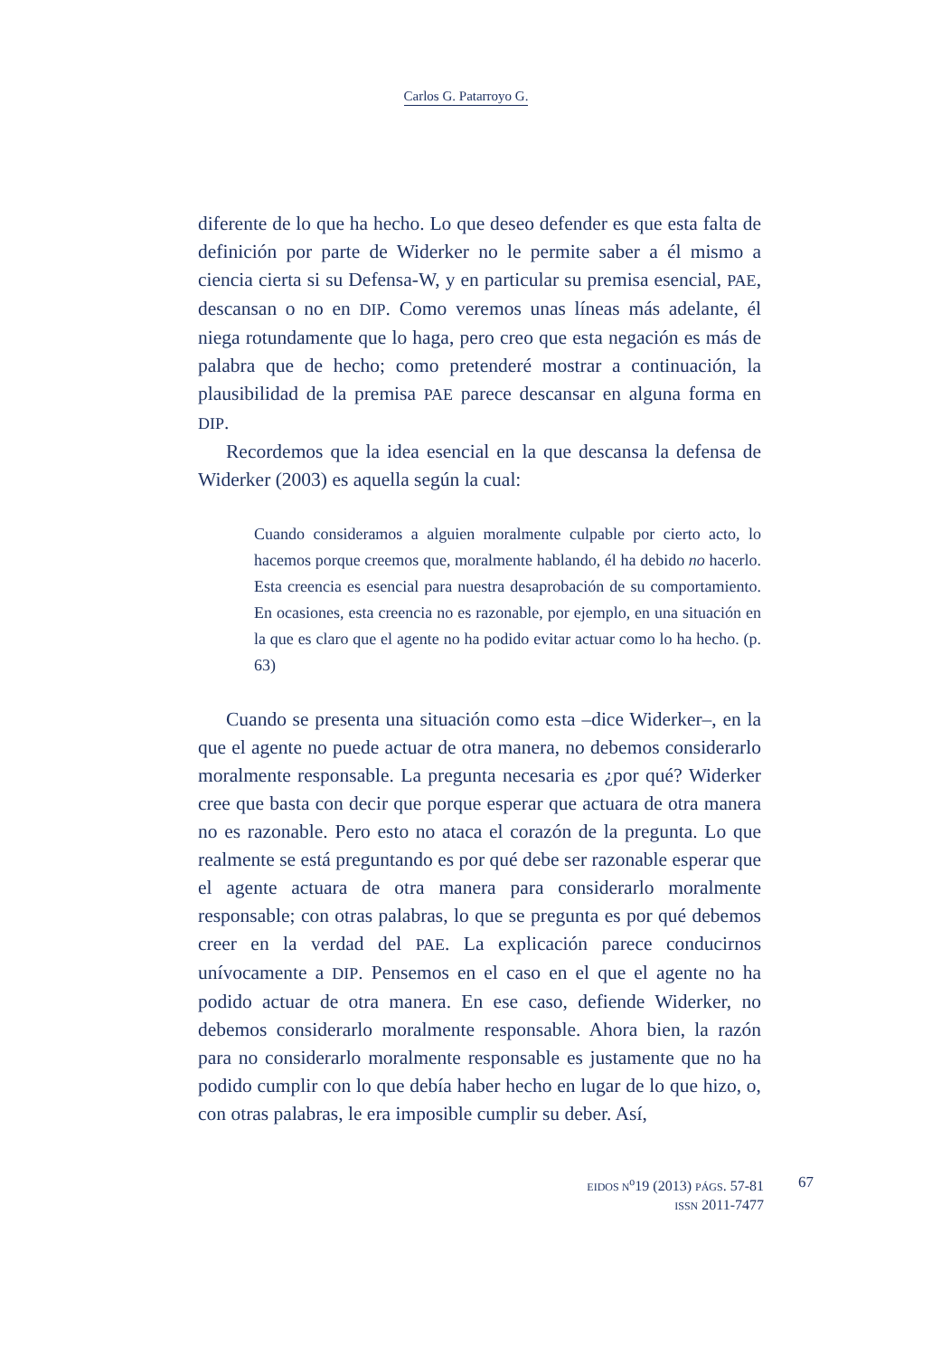Carlos G. Patarroyo G.
diferente de lo que ha hecho. Lo que deseo defender es que esta falta de definición por parte de Widerker no le permite saber a él mismo a ciencia cierta si su Defensa-W, y en particular su premisa esencial, PAE, descansan o no en DIP. Como veremos unas líneas más adelante, él niega rotundamente que lo haga, pero creo que esta negación es más de palabra que de hecho; como pretenderé mostrar a continuación, la plausibilidad de la premisa PAE parece descansar en alguna forma en DIP.
Recordemos que la idea esencial en la que descansa la defensa de Widerker (2003) es aquella según la cual:
Cuando consideramos a alguien moralmente culpable por cierto acto, lo hacemos porque creemos que, moralmente hablando, él ha debido no hacerlo. Esta creencia es esencial para nuestra desaprobación de su comportamiento. En ocasiones, esta creencia no es razonable, por ejemplo, en una situación en la que es claro que el agente no ha podido evitar actuar como lo ha hecho. (p. 63)
Cuando se presenta una situación como esta –dice Widerker–, en la que el agente no puede actuar de otra manera, no debemos considerarlo moralmente responsable. La pregunta necesaria es ¿por qué? Widerker cree que basta con decir que porque esperar que actuara de otra manera no es razonable. Pero esto no ataca el corazón de la pregunta. Lo que realmente se está preguntando es por qué debe ser razonable esperar que el agente actuara de otra manera para considerarlo moralmente responsable; con otras palabras, lo que se pregunta es por qué debemos creer en la verdad del PAE. La explicación parece conducirnos unívocamente a DIP. Pensemos en el caso en el que el agente no ha podido actuar de otra manera. En ese caso, defiende Widerker, no debemos considerarlo moralmente responsable. Ahora bien, la razón para no considerarlo moralmente responsable es justamente que no ha podido cumplir con lo que debía haber hecho en lugar de lo que hizo, o, con otras palabras, le era imposible cumplir su deber. Así,
EIDOS N<sup>o</sup>19 (2013) PÁGS. 57-81
ISSN 2011-7477
67